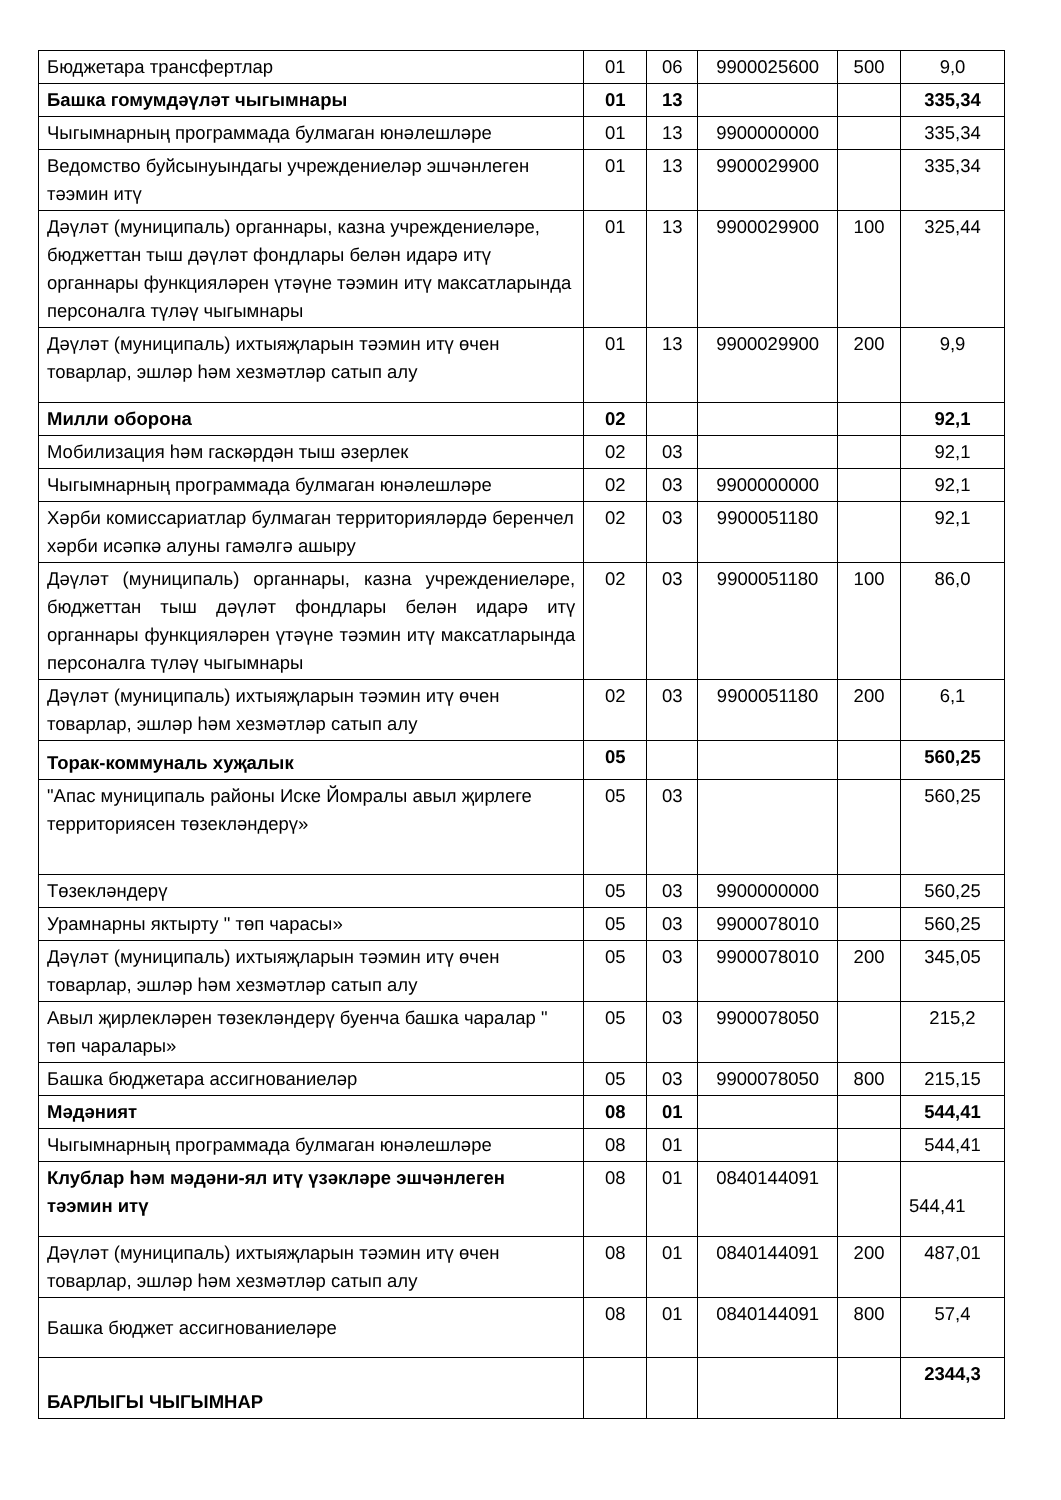| Бюджетара трансфертлар | 01 | 06 | 9900025600 | 500 | 9,0 |
| Башка гомумдәүләт чыгымнары | 01 | 13 | | | 335,34 |
| Чыгымнарның программада булмаган юнәлешләре | 01 | 13 | 9900000000 | | 335,34 |
| Ведомство буйсынуындагы учреждениеләр эшчәнлеген тәэмин итү | 01 | 13 | 9900029900 | | 335,34 |
| Дәүләт (муниципаль) органнары, казна учреждениеләре, бюджеттан тыш дәүләт фондлары белән идарә итү органнары функцияләрен үтәүне тәэмин итү максатларында персоналга түләү чыгымнары | 01 | 13 | 9900029900 | 100 | 325,44 |
| Дәүләт (муниципаль) ихтыяҗларын тәэмин итү өчен товарлар, эшләр һәм хезмәтләр сатып алу | 01 | 13 | 9900029900 | 200 | 9,9 |
| Милли оборона | 02 | | | | 92,1 |
| Мобилизация һәм гаскәрдән тыш әзерлек | 02 | 03 | | | 92,1 |
| Чыгымнарның программада булмаган юнәлешләре | 02 | 03 | 9900000000 | | 92,1 |
| Хәрби комиссариатлар булмаган территорияләрдә беренчел хәрби исәпкә алуны гамәлгә ашыру | 02 | 03 | 9900051180 | | 92,1 |
| Дәүләт (муниципаль) органнары, казна учреждениеләре, бюджеттан тыш дәүләт фондлары белән идарә итү органнары функцияләрен үтәүне тәэмин итү максатларында персоналга түләү чыгымнары | 02 | 03 | 9900051180 | 100 | 86,0 |
| Дәүләт (муниципаль) ихтыяҗларын тәэмин итү өчен товарлар, эшләр һәм хезмәтләр сатып алу | 02 | 03 | 9900051180 | 200 | 6,1 |
| Торак-коммуналь хуҗалык | 05 | | | | 560,25 |
| "Апас муниципаль районы Иске Йомралы авыл җирлеге территориясен төзекләндерү» | 05 | 03 | | | 560,25 |
| Төзекләндерү | 05 | 03 | 9900000000 | | 560,25 |
| Урамнарны яктырту " төп чарасы» | 05 | 03 | 9900078010 | | 560,25 |
| Дәүләт (муниципаль) ихтыяҗларын тәэмин итү өчен товарлар, эшләр һәм хезмәтләр сатып алу | 05 | 03 | 9900078010 | 200 | 345,05 |
| Авыл җирлекләрен төзекләндерү буенча башка чаралар " төп чаралары» | 05 | 03 | 9900078050 | | 215,2 |
| Башка бюджетара ассигнованиеләр | 05 | 03 | 9900078050 | 800 | 215,15 |
| Мәдәният | 08 | 01 | | | 544,41 |
| Чыгымнарның программада булмаган юнәлешләре | 08 | 01 | | | 544,41 |
| Клублар һәм мәдәни-ял итү үзәкләре эшчәнлеген тәэмин итү | 08 | 01 | 0840144091 | | 544,41 |
| Дәүләт (муниципаль) ихтыяҗларын тәэмин итү өчен товарлар, эшләр һәм хезмәтләр сатып алу | 08 | 01 | 0840144091 | 200 | 487,01 |
| Башка бюджет ассигнованиеләре | 08 | 01 | 0840144091 | 800 | 57,4 |
| БАРЛЫГЫ ЧЫГЫМНАР | | | | | 2344,3 |